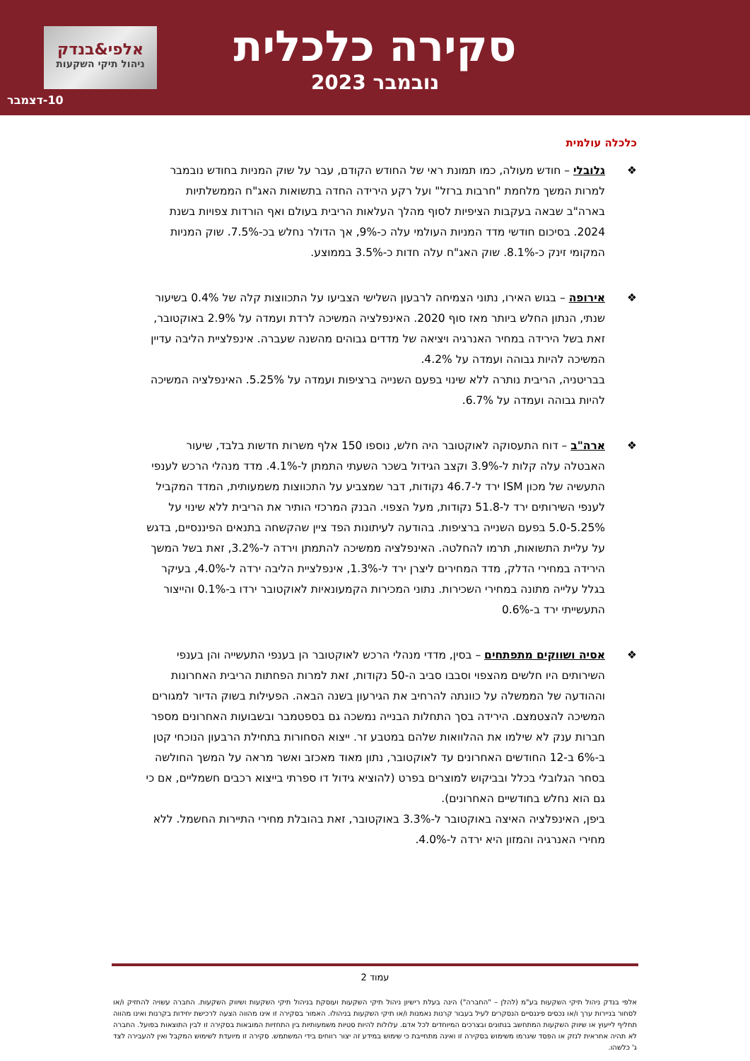אלפי&בנדק
ניהול תיקי השקעות
10-דצמבר
סקירה כלכלית
נובמבר 2023
כלכלה עולמית
❖ גלובלי – חודש מעולה, כמו תמונת ראי של החודש הקודם, עבר על שוק המניות בחודש נובמבר למרות המשך מלחמת "חרבות ברזל" ועל רקע הירידה החדה בתשואות האג"ח הממשלתיות בארה"ב שבאה בעקבות הציפיות לסוף מהלך העלאות הריבית בעולם ואף הורדות צפויות בשנת 2024. בסיכום חודשי מדד המניות העולמי עלה כ-9%, אך הדולר נחלש בכ-7.5%. שוק המניות המקומי זינק כ-8.1%. שוק האג"ח עלה חדות כ-3.5% בממוצע.
❖ אירופה – בגוש האירו, נתוני הצמיחה לרבעון השלישי הצביעו על התכווצות קלה של 0.4% בשיעור שנתי, הנתון החלש ביותר מאז סוף 2020. האינפלציה המשיכה לרדת ועמדה על 2.9% באוקטובר, זאת בשל הירידה במחיר האנרגיה ויציאה של מדדים גבוהים מהשנה שעברה. אינפלציית הליבה עדיין המשיכה להיות גבוהה ועמדה על 4.2%.
בבריטניה, הריבית נותרה ללא שינוי בפעם השנייה ברציפות ועמדה על 5.25%. האינפלציה המשיכה להיות גבוהה ועמדה על 6.7%.
❖ ארה"ב – דוח התעסוקה לאוקטובר היה חלש, נוספו 150 אלף משרות חדשות בלבד, שיעור האבטלה עלה קלות ל-3.9% וקצב הגידול בשכר השעתי התמתן ל-4.1%. מדד מנהלי הרכש לענפי התעשיה של מכון ISM ירד ל-46.7 נקודות, דבר שמצביע על התכווצות משמעותית, המדד המקביל לענפי השירותים ירד ל-51.8 נקודות, מעל הצפוי. הבנק המרכזי הותיר את הריבית ללא שינוי על 5.0-5.25% בפעם השנייה ברציפות. בהודעה לעיתונות הפד ציין שהקשחה בתנאים הפיננסיים, בדגש על עליית התשואות, תרמו להחלטה. האינפלציה ממשיכה להתמתן וירדה ל-3.2%, זאת בשל המשך הירידה במחירי הדלק, מדד המחירים ליצרן ירד ל-1.3%, אינפלציית הליבה ירדה ל-4.0%, בעיקר בגלל עלייה מתונה במחירי השכירות. נתוני המכירות הקמעונאיות לאוקטובר ירדו ב-0.1% והייצור התעשייתי ירד ב-0.6%
❖ אסיה ושווקים מתפתחים – בסין, מדדי מנהלי הרכש לאוקטובר הן בענפי התעשייה והן בענפי השירותים היו חלשים מהצפוי וסבבו סביב ה-50 נקודות, זאת למרות הפחתות הריבית האחרונות וההודעה של הממשלה על כוונתה להרחיב את הגירעון בשנה הבאה. הפעילות בשוק הדיור למגורים המשיכה להצטמצם. הירידה בסך התחלות הבנייה נמשכה גם בספטמבר ובשבועות האחרונים מספר חברות ענק לא שילמו את ההלוואות שלהם במטבע זר. ייצוא הסחורות בתחילת הרבעון הנוכחי קטן ב-6% ב-12 החודשים האחרונים עד לאוקטובר, נתון מאוד מאכזב ואשר מראה על המשך החולשה בסחר הגלובלי בכלל ובביקוש למוצרים בפרט (להוציא גידול דו ספרתי בייצוא רכבים חשמליים, אם כי גם הוא נחלש בחודשיים האחרונים).
ביפן, האינפלציה האיצה באוקטובר ל-3.3% באוקטובר, זאת בהובלת מחירי התיירות החשמל. ללא מחירי האנרגיה והמזון היא ירדה ל-4.0%.
עמוד 2
אלפי בנדק ניהול תיקי השקעות בע"מ (להלן – "החברה") הינה בעלת רישיון ניהול תיקי השקעות ועוסקת בניהול תיקי השקעות ושיווק השקעות. החברה עשויה להחזיק ו/או לסחור בניירות ערך ו/או נכסים פיננסיים הנסקרים לעיל בעבור קרנות נאמנות ו/או תיקי השקעות בניהולו. האמור בסקירה זו אינו מהווה הצעה לרכישת יחידות בקרנות ואינו מהווה תחליף לייעוץ או שיווק השקעות המתחשב בנתונים ובצרכים המיוחדים לכל אדם. עלולות להיות סטיות משמעותיות בין התחזיות המובאות בסקירה זו לבין התוצאות בפועל. החברה לא תהיה אחראית לנזק או הפסד שיגרמו משימוש בסקירה זו ואינה מתחייבת כי שימוש במידע זה יצור רווחים בידי המשתמש. סקירה זו מיועדת לשימוש המקבל ואין להעבירה לצד ג' כלשהו.